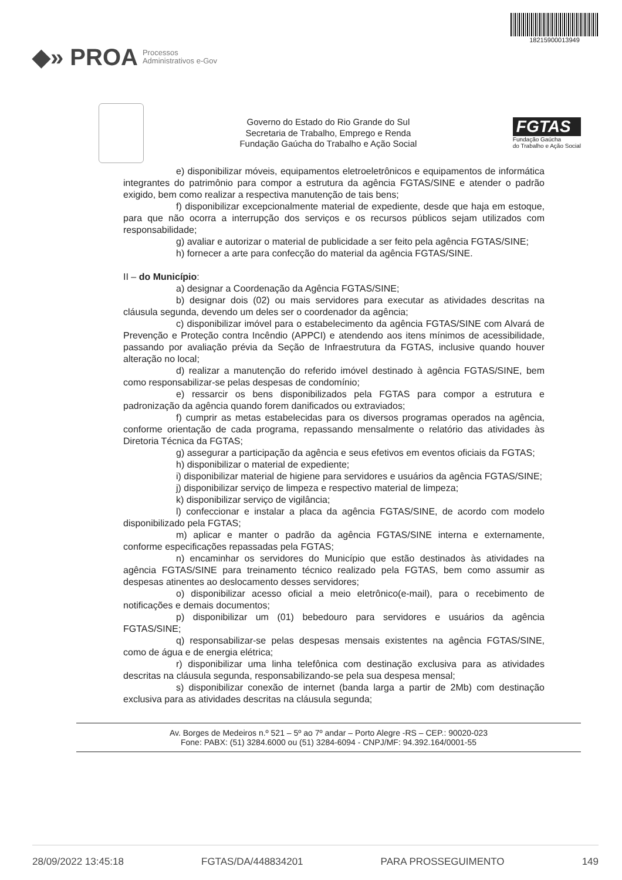◆» PROA Processos
Administrativos e-Gov
18215900013949
Governo do Estado do Rio Grande do Sul
Secretaria de Trabalho, Emprego e Renda
Fundação Gaúcha do Trabalho e Ação Social
FGTAS
Fundação Gaúcha
do Trabalho e Ação Social
e) disponibilizar móveis, equipamentos eletroeletrônicos e equipamentos de informática integrantes do patrimônio para compor a estrutura da agência FGTAS/SINE e atender o padrão exigido, bem como realizar a respectiva manutenção de tais bens;
f) disponibilizar excepcionalmente material de expediente, desde que haja em estoque, para que não ocorra a interrupção dos serviços e os recursos públicos sejam utilizados com responsabilidade;
g) avaliar e autorizar o material de publicidade a ser feito pela agência FGTAS/SINE;
h) fornecer a arte para confecção do material da agência FGTAS/SINE.
II – do Município:
a) designar a Coordenação da Agência FGTAS/SINE;
b) designar dois (02) ou mais servidores para executar as atividades descritas na cláusula segunda, devendo um deles ser o coordenador da agência;
c) disponibilizar imóvel para o estabelecimento da agência FGTAS/SINE com Alvará de Prevenção e Proteção contra Incêndio (APPCI) e atendendo aos itens mínimos de acessibilidade, passando por avaliação prévia da Seção de Infraestrutura da FGTAS, inclusive quando houver alteração no local;
d) realizar a manutenção do referido imóvel destinado à agência FGTAS/SINE, bem como responsabilizar-se pelas despesas de condomínio;
e) ressarcir os bens disponibilizados pela FGTAS para compor a estrutura e padronização da agência quando forem danificados ou extraviados;
f) cumprir as metas estabelecidas para os diversos programas operados na agência, conforme orientação de cada programa, repassando mensalmente o relatório das atividades às Diretoria Técnica da FGTAS;
g) assegurar a participação da agência e seus efetivos em eventos oficiais da FGTAS;
h) disponibilizar o material de expediente;
i) disponibilizar material de higiene para servidores e usuários da agência FGTAS/SINE;
j) disponibilizar serviço de limpeza e respectivo material de limpeza;
k) disponibilizar serviço de vigilância;
l) confeccionar e instalar a placa da agência FGTAS/SINE, de acordo com modelo disponibilizado pela FGTAS;
m) aplicar e manter o padrão da agência FGTAS/SINE interna e externamente, conforme especificações repassadas pela FGTAS;
n) encaminhar os servidores do Município que estão destinados às atividades na agência FGTAS/SINE para treinamento técnico realizado pela FGTAS, bem como assumir as despesas atinentes ao deslocamento desses servidores;
o) disponibilizar acesso oficial a meio eletrônico(e-mail), para o recebimento de notificações e demais documentos;
p) disponibilizar um (01) bebedouro para servidores e usuários da agência FGTAS/SINE;
q) responsabilizar-se pelas despesas mensais existentes na agência FGTAS/SINE, como de água e de energia elétrica;
r) disponibilizar uma linha telefônica com destinação exclusiva para as atividades descritas na cláusula segunda, responsabilizando-se pela sua despesa mensal;
s) disponibilizar conexão de internet (banda larga a partir de 2Mb) com destinação exclusiva para as atividades descritas na cláusula segunda;
Av. Borges de Medeiros n.º 521 – 5º ao 7º andar – Porto Alegre -RS – CEP.: 90020-023
Fone: PABX: (51) 3284.6000 ou (51) 3284-6094 - CNPJ/MF: 94.392.164/0001-55
28/09/2022 13:45:18 FGTAS/DA/448834201 PARA PROSSEGUIMENTO 149